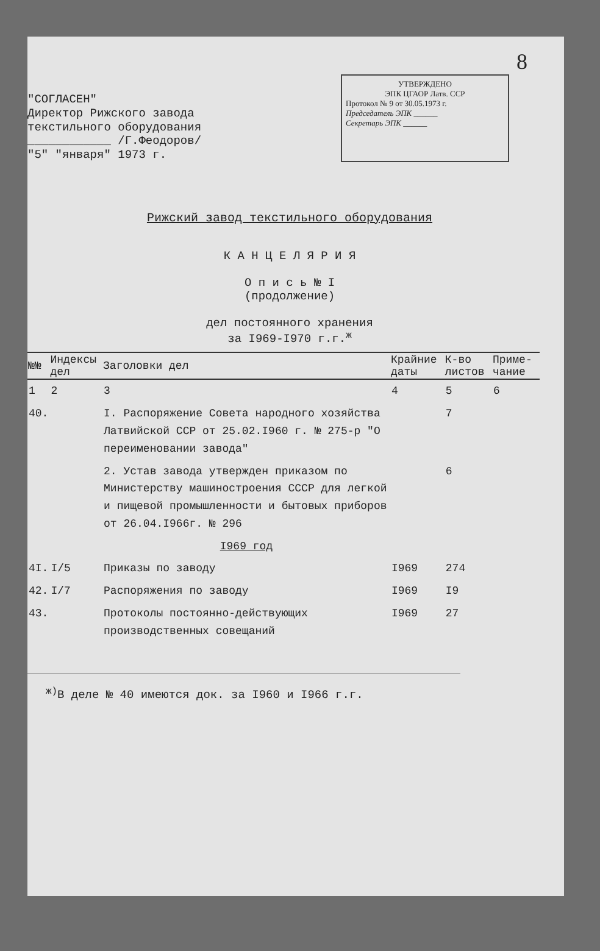8
"СОГЛАСЕН"
Директор Рижского завода
текстильного оборудования
____________ /Г.Феодоров/
"5" "января" 1973 г.
УТВЕРЖДЕНО
ЭПК ЦГАОР Латв. ССР
Протокол № 9 от 30.05.1973 г.
Председатель ЭПК ______
Секретарь ЭПК ______
Рижский завод текстильного оборудования
К А Н Ц Е Л Я Р И Я
О п и с ь № I
(продолжение)
дел постоянного хранения
за I969-I970 г.г.<sup>ж</sup>
| №№ | Индексы дел | Заголовки дел | Крайние даты | К-во листов | Приме-чание |
| --- | --- | --- | --- | --- | --- |
| 1 | 2 | 3 | 4 | 5 | 6 |
| 40. | | I. Распоряжение Совета народного хозяйства Латвийской ССР от 25.02.I960 г. № 275-р "О переименовании завода" | | 7 | |
| | | 2. Устав завода утвержден приказом по Министерству машиностроения СССР для легкой и пищевой промышленности и бытовых приборов от 26.04.I966г. № 296 | | 6 | |
| | | I969 год | | | |
| 4I. | I/5 | Приказы по заводу | I969 | 274 | |
| 42. | I/7 | Распоряжения по заводу | I969 | I9 | |
| 43. | | Протоколы постоянно-действующих производственных совещаний | I969 | 27 | |
<sup>ж)</sup>В деле № 40 имеются док. за I960 и I966 г.г.